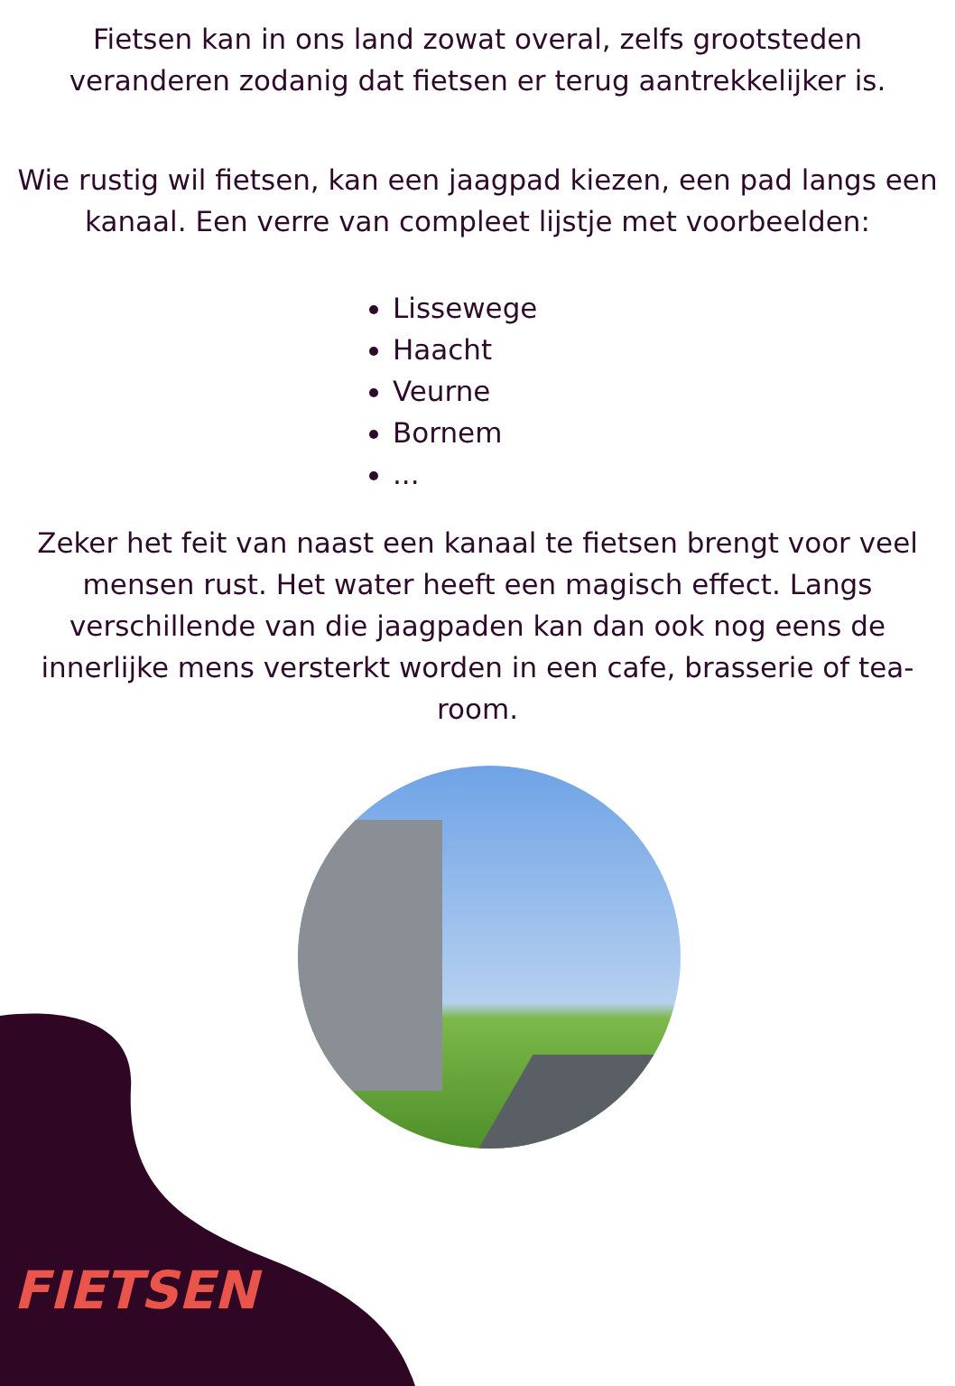Fietsen kan in ons land zowat overal, zelfs grootsteden veranderen zodanig dat fietsen er terug aantrekkelijker is.
Wie rustig wil fietsen, kan een jaagpad kiezen, een pad langs een kanaal. Een verre van compleet lijstje met voorbeelden:
Lissewege
Haacht
Veurne
Bornem
...
Zeker het feit van naast een kanaal te fietsen brengt voor veel mensen rust. Het water heeft een magisch effect. Langs verschillende van die jaagpaden kan dan ook nog eens de innerlijke mens versterkt worden in een cafe, brasserie of tea-room.
FIETSEN